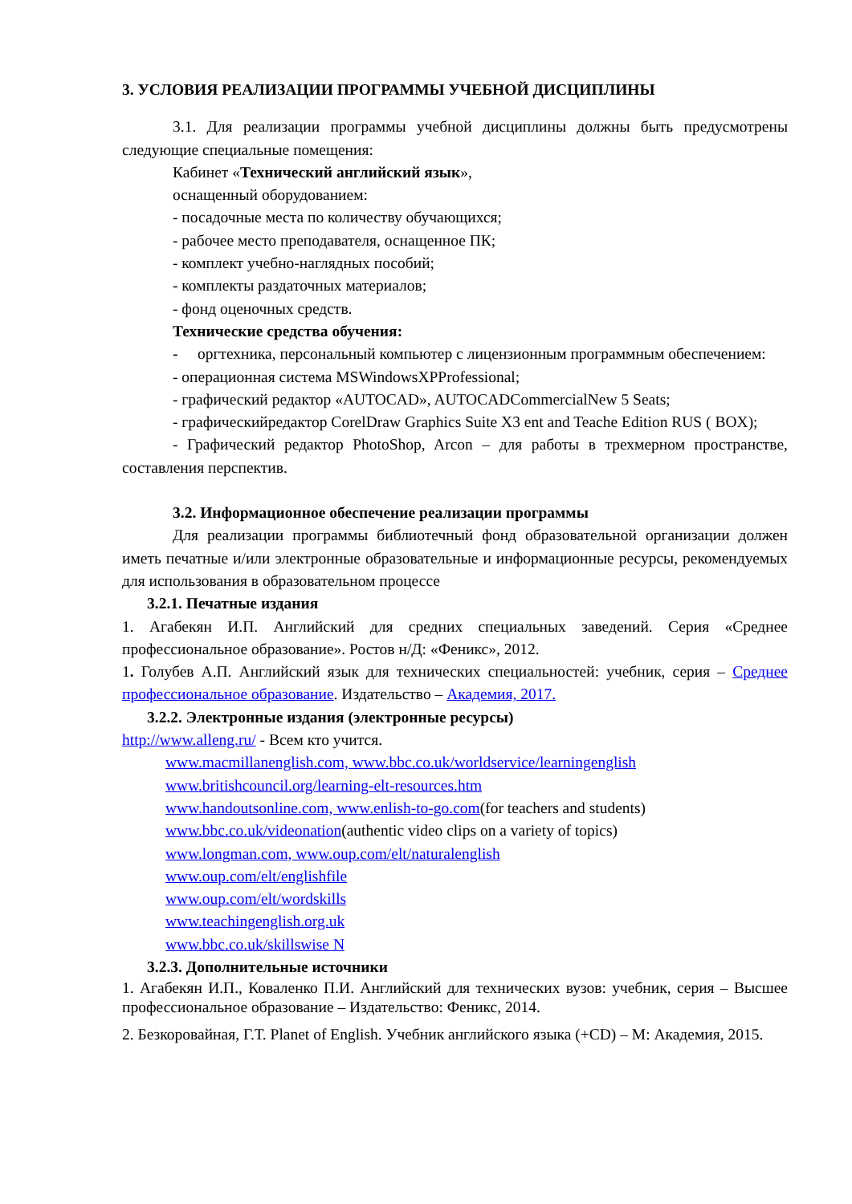3. УСЛОВИЯ РЕАЛИЗАЦИИ ПРОГРАММЫ УЧЕБНОЙ ДИСЦИПЛИНЫ
3.1. Для реализации программы учебной дисциплины должны быть предусмотрены следующие специальные помещения:
Кабинет «Технический английский язык»,
оснащенный оборудованием:
- посадочные места по количеству обучающихся;
- рабочее место преподавателя, оснащенное ПК;
- комплект учебно-наглядных пособий;
- комплекты раздаточных материалов;
- фонд оценочных средств.
Технические средства обучения:
- оргтехника, персональный компьютер с лицензионным программным обеспечением:
- операционная система MSWindowsXPProfessional;
- графический редактор «AUTOCAD», AUTOCADCommercialNew 5 Seats;
- графическийредактор CorelDraw Graphics Suite X3 ent and Teache Edition RUS ( BOX);
- Графический редактор PhotoShop, Arcon – для работы в трехмерном пространстве, составления перспектив.
3.2. Информационное обеспечение реализации программы
Для реализации программы библиотечный фонд образовательной организации должен иметь печатные и/или электронные образовательные и информационные ресурсы, рекомендуемых для использования в образовательном процессе
3.2.1. Печатные издания
1. Агабекян И.П. Английский для средних специальных заведений. Серия «Среднее профессиональное образование». Ростов н/Д: «Феникс», 2012.
1. Голубев А.П. Английский язык для технических специальностей: учебник, серия – Среднее профессиональное образование. Издательство – Академия, 2017.
3.2.2. Электронные издания (электронные ресурсы)
http://www.alleng.ru/ - Всем кто учится.
www.macmillanenglish.com, www.bbc.co.uk/worldservice/learningenglish
www.britishcouncil.org/learning-elt-resources.htm
www.handoutsonline.com, www.enlish-to-go.com(for teachers and students)
www.bbc.co.uk/videonation(authentic video clips on a variety of topics)
www.longman.com, www.oup.com/elt/naturalenglish
www.oup.com/elt/englishfile
www.oup.com/elt/wordskills
www.teachingenglish.org.uk
www.bbc.co.uk/skillswise N
3.2.3. Дополнительные источники
1. Агабекян И.П., Коваленко П.И. Английский для технических вузов: учебник, серия – Высшее профессиональное образование – Издательство: Феникс, 2014.
2. Безкоровайная, Г.Т. Planet of English. Учебник английского языка (+CD) – М: Академия, 2015.